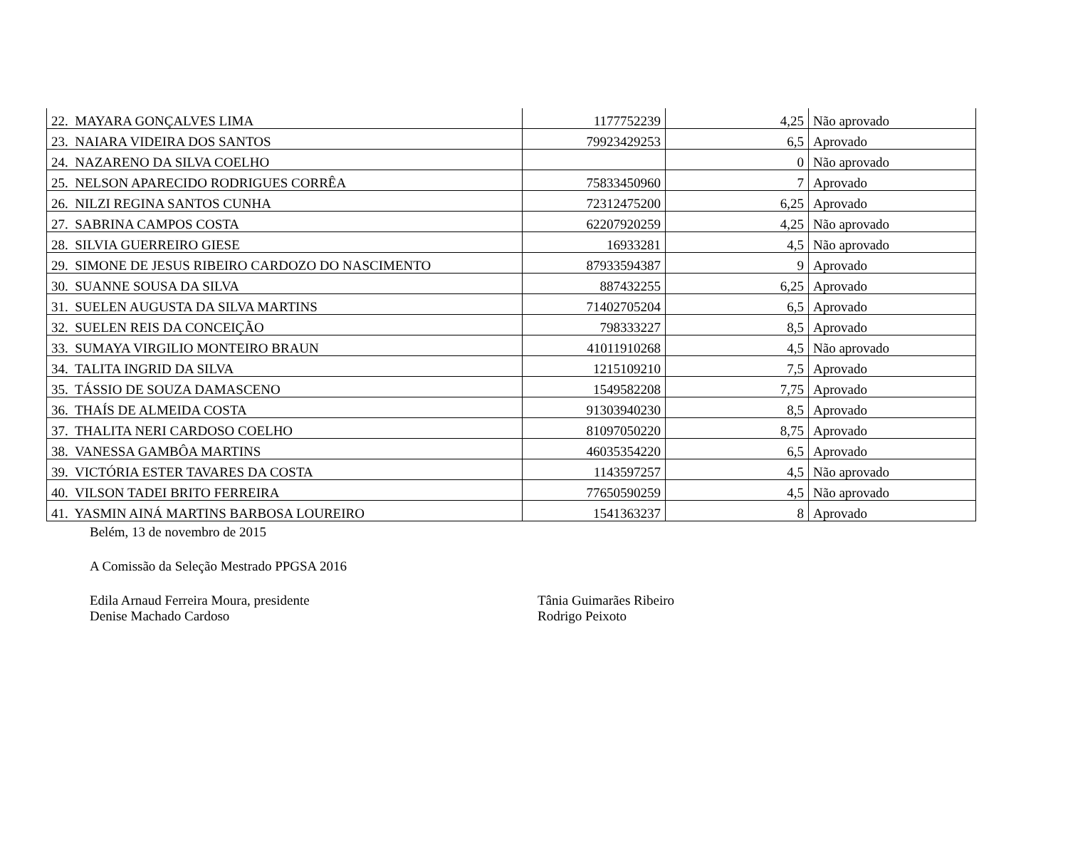| 22. MAYARA GONÇALVES LIMA | 1177752239 | 4,25 | Não aprovado |
| 23. NAIARA VIDEIRA DOS SANTOS | 79923429253 | 6,5 | Aprovado |
| 24. NAZARENO DA SILVA COELHO | | 0 | Não aprovado |
| 25. NELSON APARECIDO RODRIGUES CORRÊA | 75833450960 | 7 | Aprovado |
| 26. NILZI REGINA SANTOS CUNHA | 72312475200 | 6,25 | Aprovado |
| 27. SABRINA CAMPOS COSTA | 62207920259 | 4,25 | Não aprovado |
| 28. SILVIA GUERREIRO GIESE | 16933281 | 4,5 | Não aprovado |
| 29. SIMONE DE JESUS RIBEIRO CARDOZO DO NASCIMENTO | 87933594387 | 9 | Aprovado |
| 30. SUANNE SOUSA DA SILVA | 887432255 | 6,25 | Aprovado |
| 31. SUELEN AUGUSTA DA SILVA MARTINS | 71402705204 | 6,5 | Aprovado |
| 32. SUELEN REIS DA CONCEIÇÃO | 798333227 | 8,5 | Aprovado |
| 33. SUMAYA VIRGILIO MONTEIRO BRAUN | 41011910268 | 4,5 | Não aprovado |
| 34. TALITA INGRID DA SILVA | 1215109210 | 7,5 | Aprovado |
| 35. TÁSSIO DE SOUZA DAMASCENO | 1549582208 | 7,75 | Aprovado |
| 36. THAÍS DE ALMEIDA COSTA | 91303940230 | 8,5 | Aprovado |
| 37. THALITA NERI CARDOSO COELHO | 81097050220 | 8,75 | Aprovado |
| 38. VANESSA GAMBÔA MARTINS | 46035354220 | 6,5 | Aprovado |
| 39. VICTÓRIA ESTER TAVARES DA COSTA | 1143597257 | 4,5 | Não aprovado |
| 40. VILSON TADEI BRITO FERREIRA | 77650590259 | 4,5 | Não aprovado |
| 41. YASMIN AINÁ MARTINS BARBOSA LOUREIRO | 1541363237 | 8 | Aprovado |
Belém, 13 de novembro de 2015
A Comissão da Seleção Mestrado PPGSA 2016
Edila Arnaud Ferreira Moura, presidente
Denise Machado Cardoso
Tânia Guimarães Ribeiro
Rodrigo Peixoto